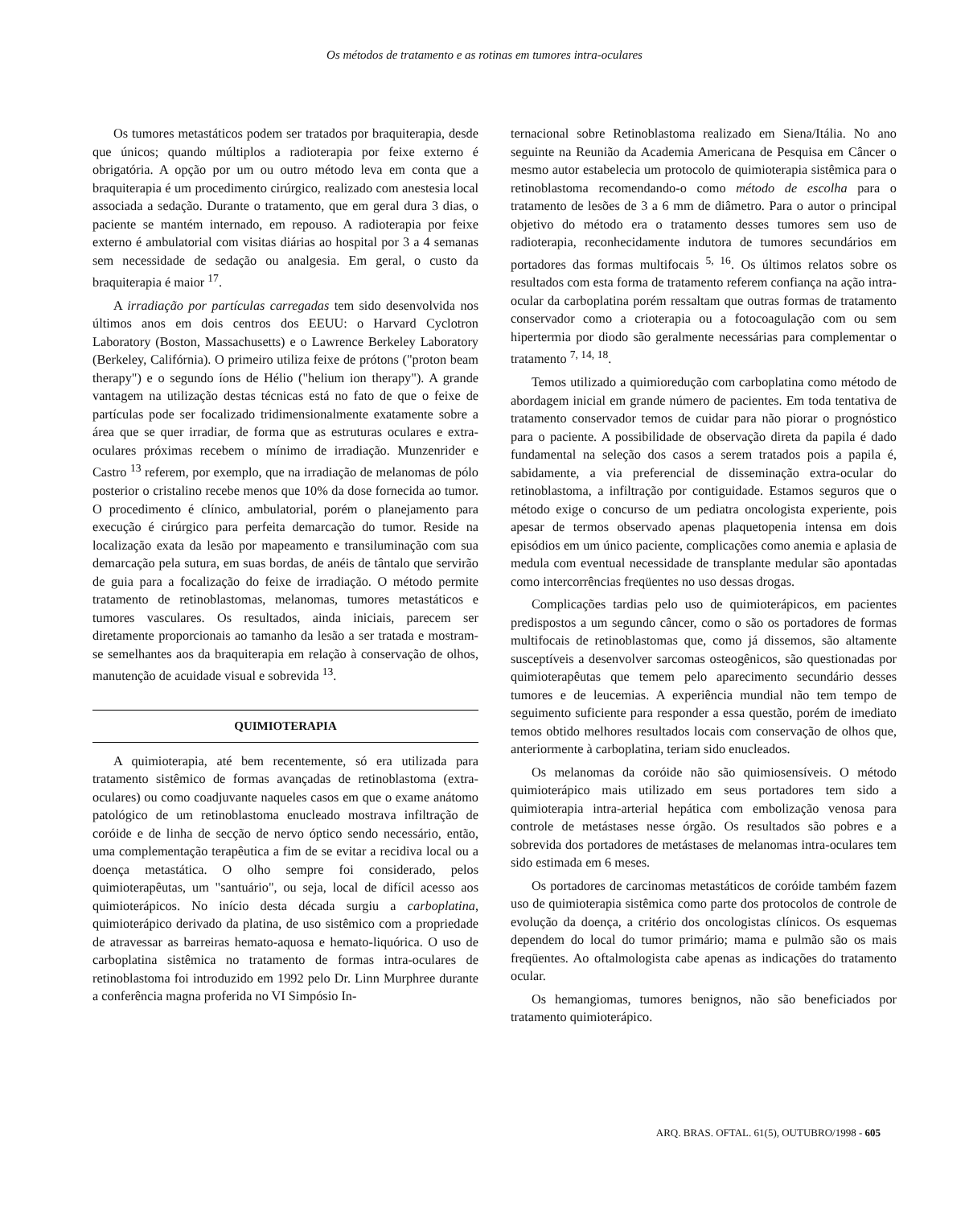Os métodos de tratamento e as rotinas em tumores intra-oculares
Os tumores metastáticos podem ser tratados por braquiterapia, desde que únicos; quando múltiplos a radioterapia por feixe externo é obrigatória. A opção por um ou outro método leva em conta que a braquiterapia é um procedimento cirúrgico, realizado com anestesia local associada a sedação. Durante o tratamento, que em geral dura 3 dias, o paciente se mantém internado, em repouso. A radioterapia por feixe externo é ambulatorial com visitas diárias ao hospital por 3 a 4 semanas sem necessidade de sedação ou analgesia. Em geral, o custo da braquiterapia é maior <sup>17</sup>.
A irradiação por partículas carregadas tem sido desenvolvida nos últimos anos em dois centros dos EEUU: o Harvard Cyclotron Laboratory (Boston, Massachusetts) e o Lawrence Berkeley Laboratory (Berkeley, Califórnia). O primeiro utiliza feixe de prótons ("proton beam therapy") e o segundo íons de Hélio ("helium ion therapy"). A grande vantagem na utilização destas técnicas está no fato de que o feixe de partículas pode ser focalizado tridimensionalmente exatamente sobre a área que se quer irradiar, de forma que as estruturas oculares e extra-oculares próximas recebem o mínimo de irradiação. Munzenrider e Castro <sup>13</sup> referem, por exemplo, que na irradiação de melanomas de pólo posterior o cristalino recebe menos que 10% da dose fornecida ao tumor. O procedimento é clínico, ambulatorial, porém o planejamento para execução é cirúrgico para perfeita demarcação do tumor. Reside na localização exata da lesão por mapeamento e transiluminação com sua demarcação pela sutura, em suas bordas, de anéis de tântalo que servirão de guia para a focalização do feixe de irradiação. O método permite tratamento de retinoblastomas, melanomas, tumores metastáticos e tumores vasculares. Os resultados, ainda iniciais, parecem ser diretamente proporcionais ao tamanho da lesão a ser tratada e mostram-se semelhantes aos da braquiterapia em relação à conservação de olhos, manutenção de acuidade visual e sobrevida <sup>13</sup>.
QUIMIOTERAPIA
A quimioterapia, até bem recentemente, só era utilizada para tratamento sistêmico de formas avançadas de retinoblastoma (extra-oculares) ou como coadjuvante naqueles casos em que o exame anátomo patológico de um retinoblastoma enucleado mostrava infiltração de coróide e de linha de secção de nervo óptico sendo necessário, então, uma complementação terapêutica a fim de se evitar a recidiva local ou a doença metastática. O olho sempre foi considerado, pelos quimioterapêutas, um "santuário", ou seja, local de difícil acesso aos quimioterápicos. No início desta década surgiu a carboplatina, quimioterápico derivado da platina, de uso sistêmico com a propriedade de atravessar as barreiras hemato-aquosa e hemato-liquórica. O uso de carboplatina sistêmica no tratamento de formas intra-oculares de retinoblastoma foi introduzido em 1992 pelo Dr. Linn Murphree durante a conferência magna proferida no VI Simpósio In-
ternacional sobre Retinoblastoma realizado em Siena/Itália. No ano seguinte na Reunião da Academia Americana de Pesquisa em Câncer o mesmo autor estabelecia um protocolo de quimioterapia sistêmica para o retinoblastoma recomendando-o como método de escolha para o tratamento de lesões de 3 a 6 mm de diâmetro. Para o autor o principal objetivo do método era o tratamento desses tumores sem uso de radioterapia, reconhecidamente indutora de tumores secundários em portadores das formas multifocais <sup>5, 16</sup>. Os últimos relatos sobre os resultados com esta forma de tratamento referem confiança na ação intra-ocular da carboplatina porém ressaltam que outras formas de tratamento conservador como a crioterapia ou a fotocoagulação com ou sem hipertermia por diodo são geralmente necessárias para complementar o tratamento <sup>7, 14, 18</sup>.
Temos utilizado a quimioredução com carboplatina como método de abordagem inicial em grande número de pacientes. Em toda tentativa de tratamento conservador temos de cuidar para não piorar o prognóstico para o paciente. A possibilidade de observação direta da papila é dado fundamental na seleção dos casos a serem tratados pois a papila é, sabidamente, a via preferencial de disseminação extra-ocular do retinoblastoma, a infiltração por contiguidade. Estamos seguros que o método exige o concurso de um pediatra oncologista experiente, pois apesar de termos observado apenas plaquetopenia intensa em dois episódios em um único paciente, complicações como anemia e aplasia de medula com eventual necessidade de transplante medular são apontadas como intercorrências freqüentes no uso dessas drogas.
Complicações tardias pelo uso de quimioterápicos, em pacientes predispostos a um segundo câncer, como o são os portadores de formas multifocais de retinoblastomas que, como já dissemos, são altamente susceptíveis a desenvolver sarcomas osteogênicos, são questionadas por quimioterapêutas que temem pelo aparecimento secundário desses tumores e de leucemias. A experiência mundial não tem tempo de seguimento suficiente para responder a essa questão, porém de imediato temos obtido melhores resultados locais com conservação de olhos que, anteriormente à carboplatina, teriam sido enucleados.
Os melanomas da coróide não são quimiosensíveis. O método quimioterápico mais utilizado em seus portadores tem sido a quimioterapia intra-arterial hepática com embolização venosa para controle de metástases nesse órgão. Os resultados são pobres e a sobrevida dos portadores de metástases de melanomas intra-oculares tem sido estimada em 6 meses.
Os portadores de carcinomas metastáticos de coróide também fazem uso de quimioterapia sistêmica como parte dos protocolos de controle de evolução da doença, a critério dos oncologistas clínicos. Os esquemas dependem do local do tumor primário; mama e pulmão são os mais freqüentes. Ao oftalmologista cabe apenas as indicações do tratamento ocular.
Os hemangiomas, tumores benignos, não são beneficiados por tratamento quimioterápico.
ARQ. BRAS. OFTAL. 61(5), OUTUBRO/1998 - 605